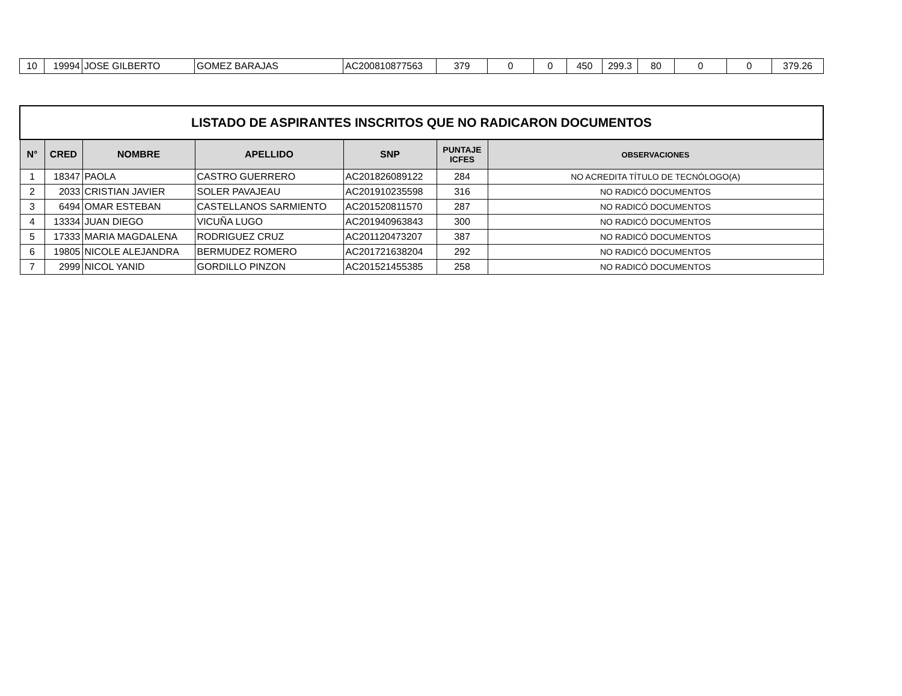| 10 | 19994 | JOSE GILBERTO | GOMEZ BARAJAS | AC200810877563 | 379 | 0 | 0 | 450 | 299.3 | 80 | 0 | 0 | 379.26 |
| LISTADO DE ASPIRANTES INSCRITOS QUE NO RADICARON DOCUMENTOS | | | | | | |
| N° | CRED | NOMBRE | APELLIDO | SNP | PUNTAJE ICFES | OBSERVACIONES |
| 1 | 18347 | PAOLA | CASTRO GUERRERO | AC201826089122 | 284 | NO ACREDITA TÍTULO DE TECNÓLOGO(A) |
| 2 | 2033 | CRISTIAN JAVIER | SOLER PAVAJEAU | AC201910235598 | 316 | NO RADICÓ DOCUMENTOS |
| 3 | 6494 | OMAR ESTEBAN | CASTELLANOS SARMIENTO | AC201520811570 | 287 | NO RADICÓ DOCUMENTOS |
| 4 | 13334 | JUAN DIEGO | VICUÑA LUGO | AC201940963843 | 300 | NO RADICÓ DOCUMENTOS |
| 5 | 17333 | MARIA MAGDALENA | RODRIGUEZ CRUZ | AC201120473207 | 387 | NO RADICÓ DOCUMENTOS |
| 6 | 19805 | NICOLE ALEJANDRA | BERMUDEZ ROMERO | AC201721638204 | 292 | NO RADICÓ DOCUMENTOS |
| 7 | 2999 | NICOL YANID | GORDILLO PINZON | AC201521455385 | 258 | NO RADICÓ DOCUMENTOS |